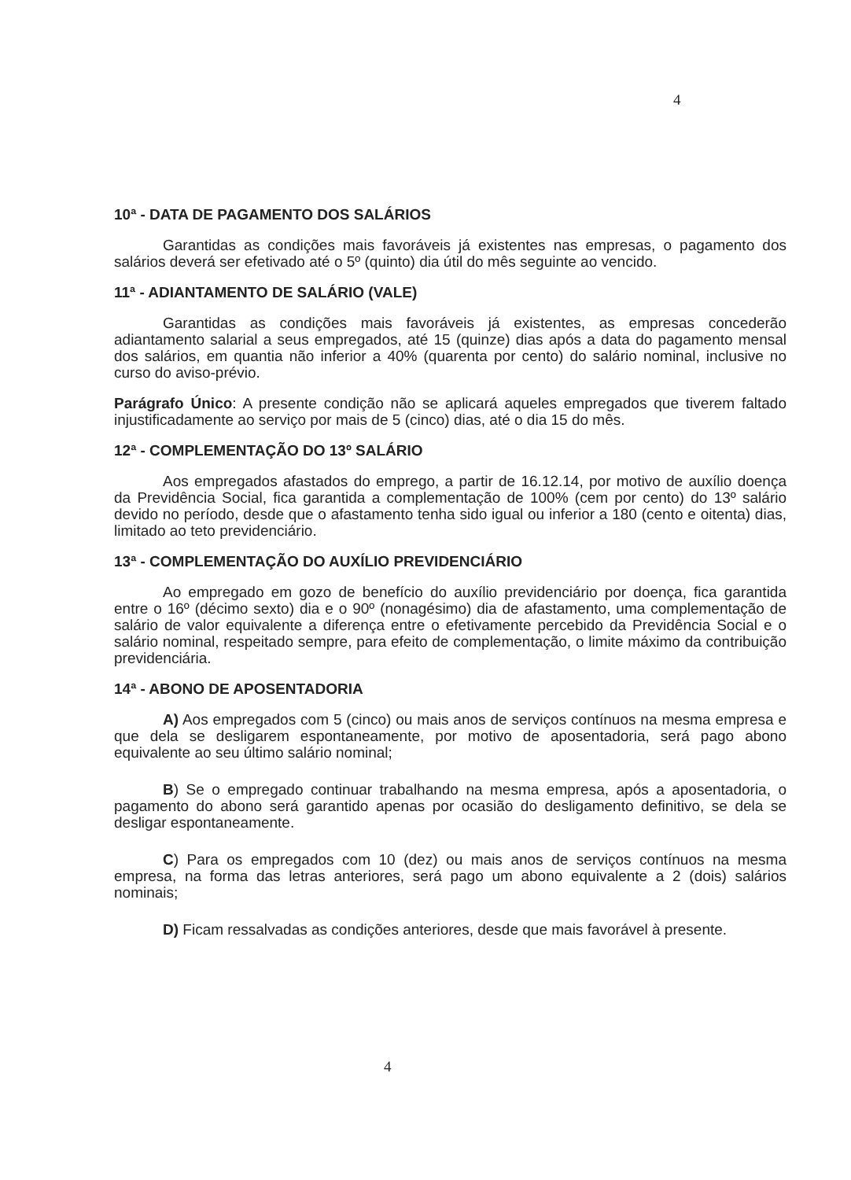4
10ª - DATA DE PAGAMENTO DOS SALÁRIOS
Garantidas as condições mais favoráveis já existentes nas empresas, o pagamento dos salários deverá ser efetivado até o 5º (quinto) dia útil do mês seguinte ao vencido.
11ª - ADIANTAMENTO DE SALÁRIO (VALE)
Garantidas as condições mais favoráveis já existentes, as empresas concederão adiantamento salarial a seus empregados, até 15 (quinze) dias após a data do pagamento mensal dos salários, em quantia não inferior a 40% (quarenta por cento) do salário nominal, inclusive no curso do aviso-prévio.
Parágrafo Único: A presente condição não se aplicará aqueles empregados que tiverem faltado injustificadamente ao serviço por mais de 5 (cinco) dias, até o dia 15 do mês.
12ª - COMPLEMENTAÇÃO DO 13º SALÁRIO
Aos empregados afastados do emprego, a partir de 16.12.14, por motivo de auxílio doença da Previdência Social, fica garantida a complementação de 100% (cem por cento) do 13º salário devido no período, desde que o afastamento tenha sido igual ou inferior a 180 (cento e oitenta) dias, limitado ao teto previdenciário.
13ª - COMPLEMENTAÇÃO DO AUXÍLIO PREVIDENCIÁRIO
Ao empregado em gozo de benefício do auxílio previdenciário por doença, fica garantida entre o 16º (décimo sexto) dia e o 90º (nonagésimo) dia de afastamento, uma complementação de salário de valor equivalente a diferença entre o efetivamente percebido da Previdência Social e o salário nominal, respeitado sempre, para efeito de complementação, o limite máximo da contribuição previdenciária.
14ª - ABONO DE APOSENTADORIA
A) Aos empregados com 5 (cinco) ou mais anos de serviços contínuos na mesma empresa e que dela se desligarem espontaneamente, por motivo de aposentadoria, será pago abono equivalente ao seu último salário nominal;
B) Se o empregado continuar trabalhando na mesma empresa, após a aposentadoria, o pagamento do abono será garantido apenas por ocasião do desligamento definitivo, se dela se desligar espontaneamente.
C) Para os empregados com 10 (dez) ou mais anos de serviços contínuos na mesma empresa, na forma das letras anteriores, será pago um abono equivalente a 2 (dois) salários nominais;
D) Ficam ressalvadas as condições anteriores, desde que mais favorável à presente.
4